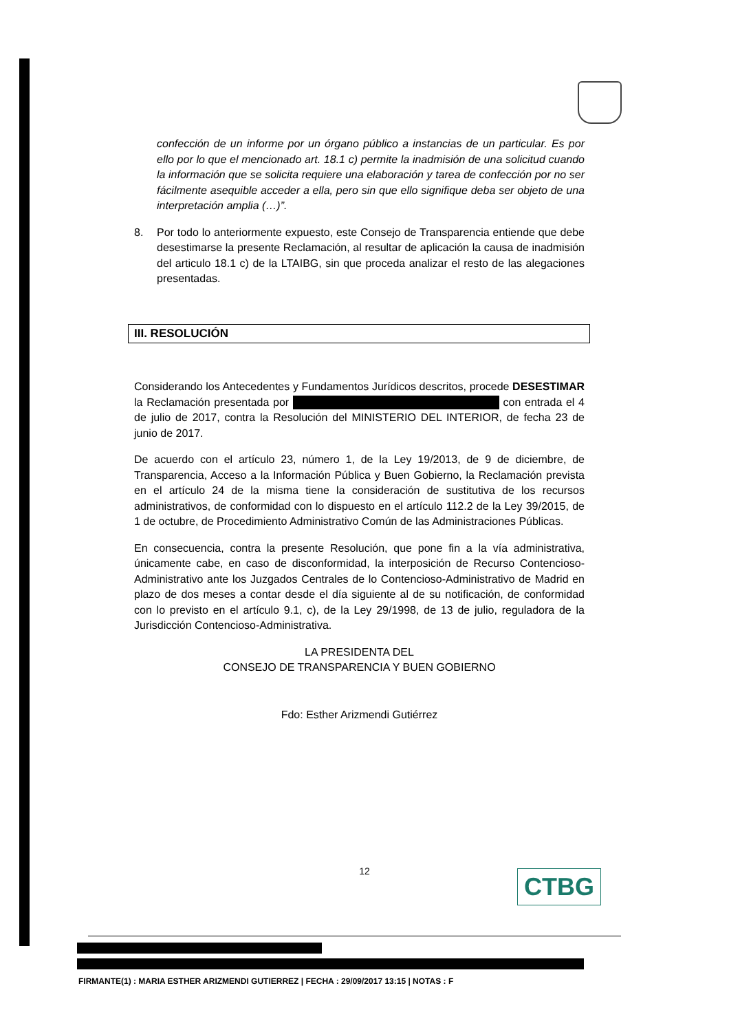confección de un informe por un órgano público a instancias de un particular. Es por ello por lo que el mencionado art. 18.1 c) permite la inadmisión de una solicitud cuando la información que se solicita requiere una elaboración y tarea de confección por no ser fácilmente asequible acceder a ella, pero sin que ello signifique deba ser objeto de una interpretación amplia (…)”.
8. Por todo lo anteriormente expuesto, este Consejo de Transparencia entiende que debe desestimarse la presente Reclamación, al resultar de aplicación la causa de inadmisión del articulo 18.1 c) de la LTAIBG, sin que proceda analizar el resto de las alegaciones presentadas.
III. RESOLUCIÓN
Considerando los Antecedentes y Fundamentos Jurídicos descritos, procede DESESTIMAR la Reclamación presentada por con entrada el 4 de julio de 2017, contra la Resolución del MINISTERIO DEL INTERIOR, de fecha 23 de junio de 2017.
De acuerdo con el artículo 23, número 1, de la Ley 19/2013, de 9 de diciembre, de Transparencia, Acceso a la Información Pública y Buen Gobierno, la Reclamación prevista en el artículo 24 de la misma tiene la consideración de sustitutiva de los recursos administrativos, de conformidad con lo dispuesto en el artículo 112.2 de la Ley 39/2015, de 1 de octubre, de Procedimiento Administrativo Común de las Administraciones Públicas.
En consecuencia, contra la presente Resolución, que pone fin a la vía administrativa, únicamente cabe, en caso de disconformidad, la interposición de Recurso Contencioso-Administrativo ante los Juzgados Centrales de lo Contencioso-Administrativo de Madrid en plazo de dos meses a contar desde el día siguiente al de su notificación, de conformidad con lo previsto en el artículo 9.1, c), de la Ley 29/1998, de 13 de julio, reguladora de la Jurisdicción Contencioso-Administrativa.
LA PRESIDENTA DEL
CONSEJO DE TRANSPARENCIA Y BUEN GOBIERNO
Fdo: Esther Arizmendi Gutiérrez
12 CTBG
FIRMANTE(1) : MARIA ESTHER ARIZMENDI GUTIERREZ | FECHA : 29/09/2017 13:15 | NOTAS : F